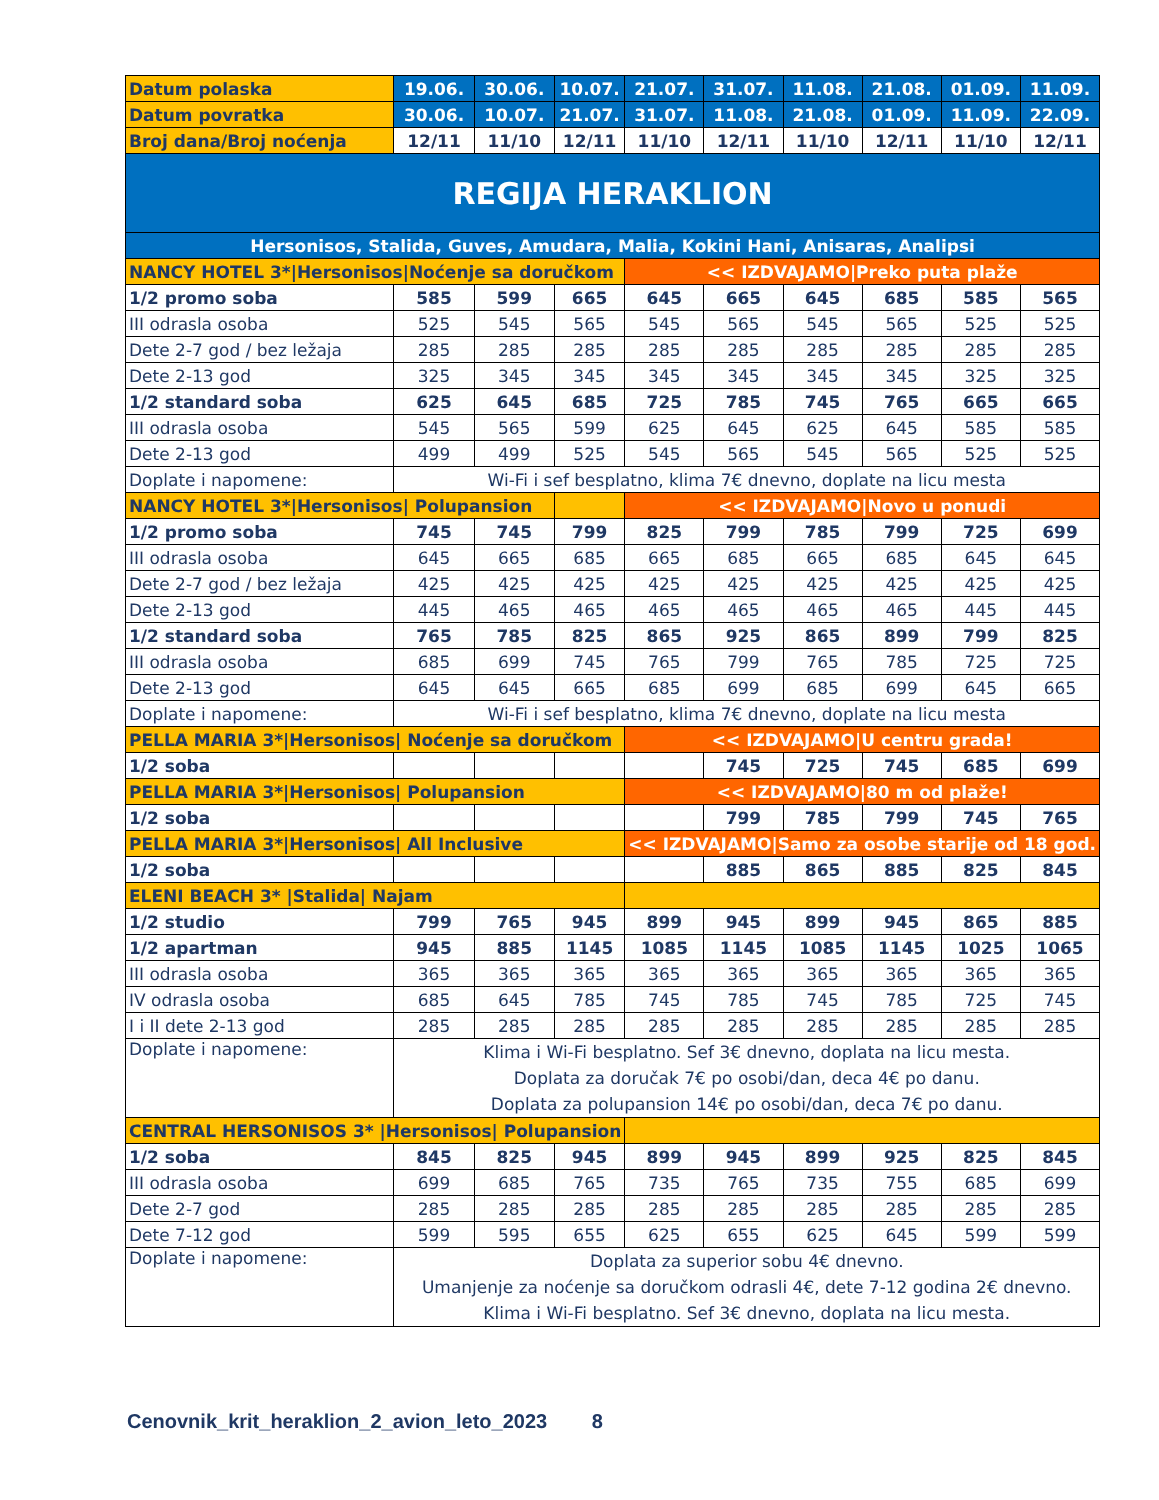| Datum polaska | 19.06. | 30.06. | 10.07. | 21.07. | 31.07. | 11.08. | 21.08. | 01.09. | 11.09. |
| Datum povratka | 30.06. | 10.07. | 21.07. | 31.07. | 11.08. | 21.08. | 01.09. | 11.09. | 22.09. |
| Broj dana/Broj noćenja | 12/11 | 11/10 | 12/11 | 11/10 | 12/11 | 11/10 | 12/11 | 11/10 | 12/11 |
| REGIJA HERAKLION | | | | | | | | | |
| Hersonisos, Stalida, Guves, Amudara, Malia, Kokini Hani, Anisaras, Analipsi | | | | | | | | | |
| NANCY HOTEL 3*/Hersonisos/Noćenje sa doručkom | | | | << IZDVAJAMO/Preko puta plaže | | | | | |
| 1/2 promo soba | 585 | 599 | 665 | 645 | 665 | 645 | 685 | 585 | 565 |
| III odrasla osoba | 525 | 545 | 565 | 545 | 565 | 545 | 565 | 525 | 525 |
| Dete 2-7 god / bez ležaja | 285 | 285 | 285 | 285 | 285 | 285 | 285 | 285 | 285 |
| Dete 2-13 god | 325 | 345 | 345 | 345 | 345 | 345 | 345 | 325 | 325 |
| 1/2 standard soba | 625 | 645 | 685 | 725 | 785 | 745 | 765 | 665 | 665 |
| III odrasla osoba | 545 | 565 | 599 | 625 | 645 | 625 | 645 | 585 | 585 |
| Dete 2-13 god | 499 | 499 | 525 | 545 | 565 | 545 | 565 | 525 | 525 |
| Doplate i napomene: | Wi-Fi i sef besplatno, klima 7€ dnevno, doplate na licu mesta | | | | | | | | |
| NANCY HOTEL 3*/Hersonisos/ Polupansion | | | | << IZDVAJAMO/Novo u ponudi | | | | | |
| 1/2 promo soba | 745 | 745 | 799 | 825 | 799 | 785 | 799 | 725 | 699 |
| III odrasla osoba | 645 | 665 | 685 | 665 | 685 | 665 | 685 | 645 | 645 |
| Dete 2-7 god / bez ležaja | 425 | 425 | 425 | 425 | 425 | 425 | 425 | 425 | 425 |
| Dete 2-13 god | 445 | 465 | 465 | 465 | 465 | 465 | 465 | 445 | 445 |
| 1/2 standard soba | 765 | 785 | 825 | 865 | 925 | 865 | 899 | 799 | 825 |
| III odrasla osoba | 685 | 699 | 745 | 765 | 799 | 765 | 785 | 725 | 725 |
| Dete 2-13 god | 645 | 645 | 665 | 685 | 699 | 685 | 699 | 645 | 665 |
| Doplate i napomene: | Wi-Fi i sef besplatno, klima 7€ dnevno, doplate na licu mesta | | | | | | | | |
| PELLA MARIA 3*/Hersonisos/ Noćenje sa doručkom | | | | << IZDVAJAMO/U centru grada! | | | | | |
| 1/2 soba | | | | | 745 | 725 | 745 | 685 | 699 |
| PELLA MARIA 3*/Hersonisos/ Polupansion | | | | << IZDVAJAMO/80 m od plaže! | | | | | |
| 1/2 soba | | | | | 799 | 785 | 799 | 745 | 765 |
| PELLA MARIA 3*/Hersonisos/ All Inclusive | | | | << IZDVAJAMO/Samo za osobe starije od 18 god. | | | | | |
| 1/2 soba | | | | | 885 | 865 | 885 | 825 | 845 |
| ELENI BEACH 3* /Stalida/ Najam | | | | | | | | | |
| 1/2 studio | 799 | 765 | 945 | 899 | 945 | 899 | 945 | 865 | 885 |
| 1/2 apartman | 945 | 885 | 1145 | 1085 | 1145 | 1085 | 1145 | 1025 | 1065 |
| III odrasla osoba | 365 | 365 | 365 | 365 | 365 | 365 | 365 | 365 | 365 |
| IV odrasla osoba | 685 | 645 | 785 | 745 | 785 | 745 | 785 | 725 | 745 |
| I i II dete 2-13 god | 285 | 285 | 285 | 285 | 285 | 285 | 285 | 285 | 285 |
| Doplate i napomene: | Klima i Wi-Fi besplatno. Sef 3€ dnevno, doplata na licu mesta. Doplata za doručak 7€ po osobi/dan, deca 4€ po danu. Doplata za polupansion 14€ po osobi/dan, deca 7€ po danu. | | | | | | | | |
| CENTRAL HERSONISOS 3* /Hersonisos/ Polupansion | | | | | | | | | |
| 1/2 soba | 845 | 825 | 945 | 899 | 945 | 899 | 925 | 825 | 845 |
| III odrasla osoba | 699 | 685 | 765 | 735 | 765 | 735 | 755 | 685 | 699 |
| Dete 2-7 god | 285 | 285 | 285 | 285 | 285 | 285 | 285 | 285 | 285 |
| Dete 7-12 god | 599 | 595 | 655 | 625 | 655 | 625 | 645 | 599 | 599 |
| Doplate i napomene: | Doplata za superior sobu 4€ dnevno. Umanjenje za noćenje sa doručkom odrasli 4€, dete 7-12 godina 2€ dnevno. Klima i Wi-Fi besplatno. Sef 3€ dnevno, doplata na licu mesta. | | | | | | | | |
Cenovnik_krit_heraklion_2_avion_leto_2023 8